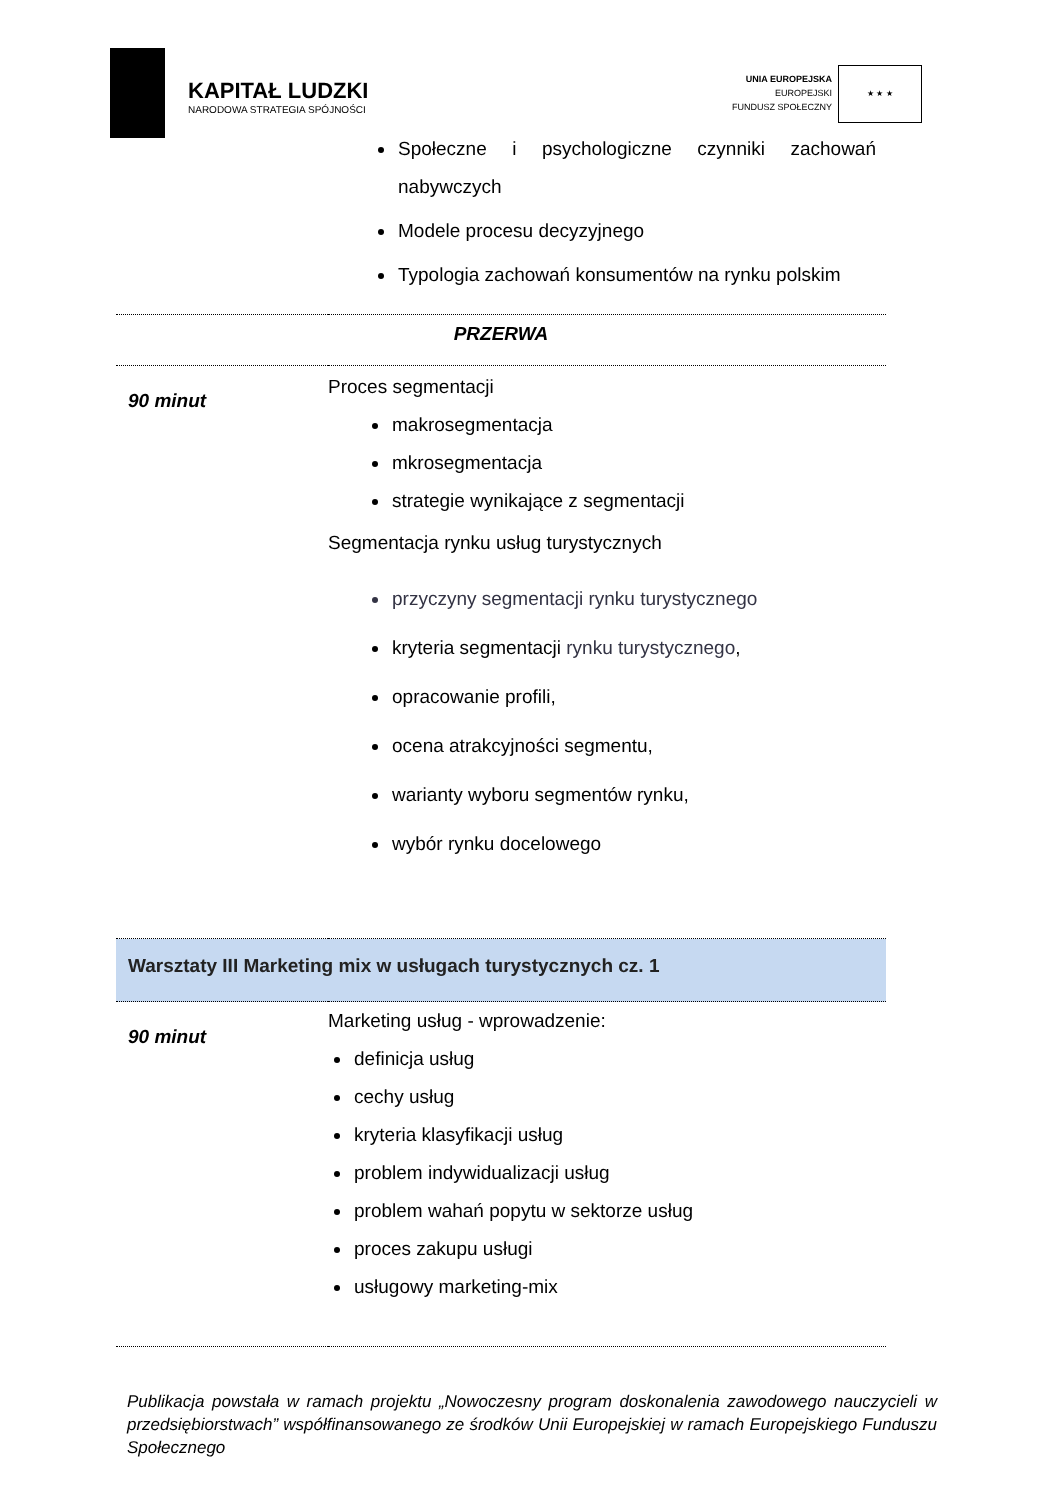KAPITAŁ LUDZKI
NARODOWA STRATEGIA SPÓJNOŚCI
UNIA EUROPEJSKA
EUROPEJSKI
FUNDUSZ SPOŁECZNY
★ ★ ★
| | Społeczne i psychologiczne czynniki zachowań nabywczych Modele procesu decyzyjnego Typologia zachowań konsumentów na rynku polskim |
| PRZERWA | |
| 90 minut | Proces segmentacji makrosegmentacja mkrosegmentacja strategie wynikające z segmentacji Segmentacja rynku usług turystycznych przyczyny segmentacji rynku turystycznego kryteria segmentacji rynku turystycznego , opracowanie profili, ocena atrakcyjności segmentu, warianty wyboru segmentów rynku, wybór rynku docelowego |
| Warsztaty III Marketing mix w usługach turystycznych cz. 1 | |
| 90 minut | Marketing usług - wprowadzenie: definicja usług cechy usług kryteria klasyfikacji usług problem indywidualizacji usług problem wahań popytu w sektorze usług proces zakupu usługi usługowy marketing-mix |
Publikacja powstała w ramach projektu „Nowoczesny program doskonalenia zawodowego nauczycieli w przedsiębiorstwach” współfinansowanego ze środków Unii Europejskiej w ramach Europejskiego Funduszu Społecznego